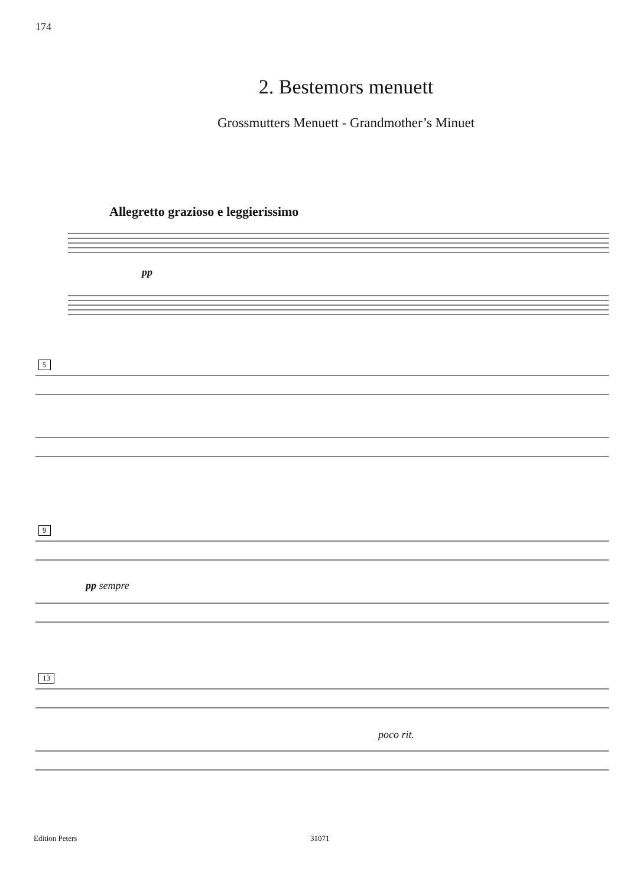174
2. Bestemors menuett
Grossmutters Menuett - Grandmother’s Minuet
Allegretto grazioso e leggierissimo
pp
5
9
pp sempre
13
poco rit.
Edition Peters 31071